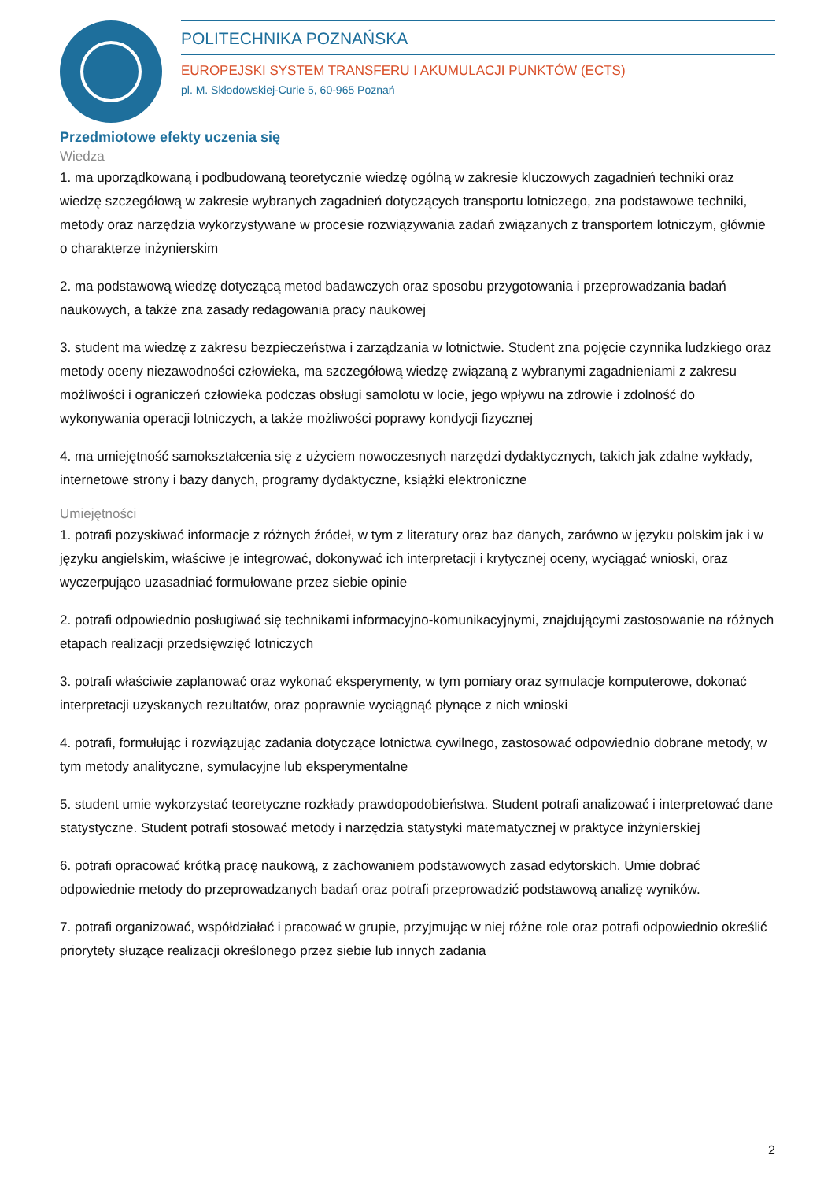POLITECHNIKA POZNAŃSKA
EUROPEJSKI SYSTEM TRANSFERU I AKUMULACJI PUNKTÓW (ECTS)
pl. M. Skłodowskiej-Curie 5, 60-965 Poznań
Przedmiotowe efekty uczenia się
Wiedza
1. ma uporządkowaną i podbudowaną teoretycznie wiedzę ogólną w zakresie kluczowych zagadnień techniki oraz wiedzę szczegółową w zakresie wybranych zagadnień dotyczących transportu lotniczego, zna podstawowe techniki, metody oraz narzędzia wykorzystywane w procesie rozwiązywania zadań związanych z transportem lotniczym, głównie o charakterze inżynierskim
2. ma podstawową wiedzę dotyczącą metod badawczych oraz sposobu przygotowania i przeprowadzania badań naukowych, a także zna zasady redagowania pracy naukowej
3. student ma wiedzę z zakresu bezpieczeństwa i zarządzania w lotnictwie. Student zna pojęcie czynnika ludzkiego oraz metody oceny niezawodności człowieka, ma szczegółową wiedzę związaną z wybranymi zagadnieniami z zakresu możliwości i ograniczeń człowieka podczas obsługi samolotu w locie, jego wpływu na zdrowie i zdolność do wykonywania operacji lotniczych, a także możliwości poprawy kondycji fizycznej
4. ma umiejętność samokształcenia się z użyciem nowoczesnych narzędzi dydaktycznych, takich jak zdalne wykłady, internetowe strony i bazy danych, programy dydaktyczne, książki elektroniczne
Umiejętności
1. potrafi pozyskiwać informacje z różnych źródeł, w tym z literatury oraz baz danych, zarówno w języku polskim jak i w języku angielskim, właściwe je integrować, dokonywać ich interpretacji i krytycznej oceny, wyciągać wnioski, oraz wyczerpująco uzasadniać formułowane przez siebie opinie
2. potrafi odpowiednio posługiwać się technikami informacyjno-komunikacyjnymi, znajdującymi zastosowanie na różnych etapach realizacji przedsięwzięć lotniczych
3. potrafi właściwie zaplanować oraz wykonać eksperymenty, w tym pomiary oraz symulacje komputerowe, dokonać interpretacji uzyskanych rezultatów, oraz poprawnie wyciągnąć płynące z nich wnioski
4. potrafi, formułując i rozwiązując zadania dotyczące lotnictwa cywilnego, zastosować odpowiednio dobrane metody, w tym metody analityczne, symulacyjne lub eksperymentalne
5. student umie wykorzystać teoretyczne rozkłady prawdopodobieństwa. Student potrafi analizować i interpretować dane statystyczne. Student potrafi stosować metody i narzędzia statystyki matematycznej w praktyce inżynierskiej
6. potrafi opracować krótką pracę naukową, z zachowaniem podstawowych zasad edytorskich. Umie dobrać odpowiednie metody do przeprowadzanych badań oraz potrafi przeprowadzić podstawową analizę wyników.
7. potrafi organizować, współdziałać i pracować w grupie, przyjmując w niej różne role oraz potrafi odpowiednio określić priorytety służące realizacji określonego przez siebie lub innych zadania
2